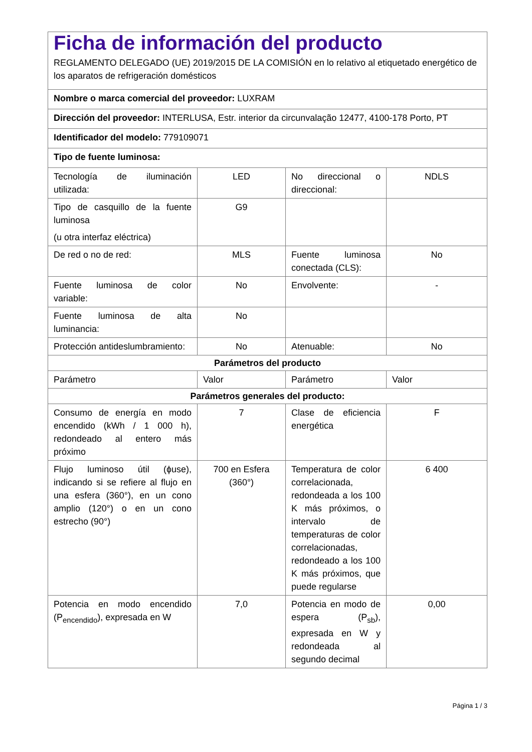| Ficha de información del producto REGLAMENTO DELEGADO (UE) 2019/2015 DE LA COMISIÓN en lo relativo al etiquetado energético de los aparatos de refrigeración domésticos | | | |
| Nombre o marca comercial del proveedor: LUXRAM | | | |
| Dirección del proveedor: INTERLUSA, Estr. interior da circunvalação 12477, 4100-178 Porto, PT | | | |
| Identificador del modelo: 779109071 | | | |
| Tipo de fuente luminosa: | | | |
| Tecnología de iluminación utilizada: | LED | No direccional o direccional: | NDLS |
| Tipo de casquillo de la fuente luminosa (u otra interfaz eléctrica) | G9 | | |
| De red o no de red: | MLS | Fuente luminosa conectada (CLS): | No |
| Fuente luminosa de color variable: | No | Envolvente: | - |
| Fuente luminosa de alta luminancia: | No | | |
| Protección antideslumbramiento: | No | Atenuable: | No |
| Parámetros del producto | | | |
| Parámetro | Valor | Parámetro | Valor |
| Parámetros generales del producto: | | | |
| Consumo de energía en modo encendido (kWh / 1 000 h), redondeado al entero más próximo | 7 | Clase de eficiencia energética | F |
| Flujo luminoso útil (ɸuse), indicando si se refiere al flujo en una esfera (360°), en un cono amplio (120°) o en un cono estrecho (90°) | 700 en Esfera (360°) | Temperatura de color correlacionada, redondeada a los 100 K más próximos, o intervalo de temperaturas de color correlacionadas, redondeado a los 100 K más próximos, que puede regularse | 6 400 |
| Potencia en modo encendido (P<sub>encendido</sub>), expresada en W | 7,0 | Potencia en modo de espera (P<sub>sb</sub>), expresada en W y redondeada al segundo decimal | 0,00 |
Página 1 / 3